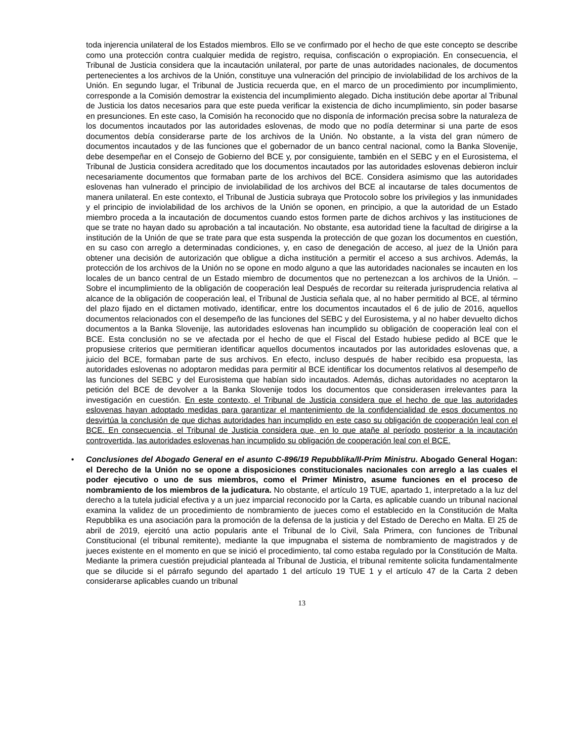toda injerencia unilateral de los Estados miembros. Ello se ve confirmado por el hecho de que este concepto se describe como una protección contra cualquier medida de registro, requisa, confiscación o expropiación. En consecuencia, el Tribunal de Justicia considera que la incautación unilateral, por parte de unas autoridades nacionales, de documentos pertenecientes a los archivos de la Unión, constituye una vulneración del principio de inviolabilidad de los archivos de la Unión. En segundo lugar, el Tribunal de Justicia recuerda que, en el marco de un procedimiento por incumplimiento, corresponde a la Comisión demostrar la existencia del incumplimiento alegado. Dicha institución debe aportar al Tribunal de Justicia los datos necesarios para que este pueda verificar la existencia de dicho incumplimiento, sin poder basarse en presunciones. En este caso, la Comisión ha reconocido que no disponía de información precisa sobre la naturaleza de los documentos incautados por las autoridades eslovenas, de modo que no podía determinar si una parte de esos documentos debía considerarse parte de los archivos de la Unión. No obstante, a la vista del gran número de documentos incautados y de las funciones que el gobernador de un banco central nacional, como la Banka Slovenije, debe desempeñar en el Consejo de Gobierno del BCE y, por consiguiente, también en el SEBC y en el Eurosistema, el Tribunal de Justicia considera acreditado que los documentos incautados por las autoridades eslovenas debieron incluir necesariamente documentos que formaban parte de los archivos del BCE. Considera asimismo que las autoridades eslovenas han vulnerado el principio de inviolabilidad de los archivos del BCE al incautarse de tales documentos de manera unilateral. En este contexto, el Tribunal de Justicia subraya que Protocolo sobre los privilegios y las inmunidades y el principio de inviolabilidad de los archivos de la Unión se oponen, en principio, a que la autoridad de un Estado miembro proceda a la incautación de documentos cuando estos formen parte de dichos archivos y las instituciones de que se trate no hayan dado su aprobación a tal incautación. No obstante, esa autoridad tiene la facultad de dirigirse a la institución de la Unión de que se trate para que esta suspenda la protección de que gozan los documentos en cuestión, en su caso con arreglo a determinadas condiciones, y, en caso de denegación de acceso, al juez de la Unión para obtener una decisión de autorización que obligue a dicha institución a permitir el acceso a sus archivos. Además, la protección de los archivos de la Unión no se opone en modo alguno a que las autoridades nacionales se incauten en los locales de un banco central de un Estado miembro de documentos que no pertenezcan a los archivos de la Unión. – Sobre el incumplimiento de la obligación de cooperación leal Después de recordar su reiterada jurisprudencia relativa al alcance de la obligación de cooperación leal, el Tribunal de Justicia señala que, al no haber permitido al BCE, al término del plazo fijado en el dictamen motivado, identificar, entre los documentos incautados el 6 de julio de 2016, aquellos documentos relacionados con el desempeño de las funciones del SEBC y del Eurosistema, y al no haber devuelto dichos documentos a la Banka Slovenije, las autoridades eslovenas han incumplido su obligación de cooperación leal con el BCE. Esta conclusión no se ve afectada por el hecho de que el Fiscal del Estado hubiese pedido al BCE que le propusiese criterios que permitieran identificar aquellos documentos incautados por las autoridades eslovenas que, a juicio del BCE, formaban parte de sus archivos. En efecto, incluso después de haber recibido esa propuesta, las autoridades eslovenas no adoptaron medidas para permitir al BCE identificar los documentos relativos al desempeño de las funciones del SEBC y del Eurosistema que habían sido incautados. Además, dichas autoridades no aceptaron la petición del BCE de devolver a la Banka Slovenije todos los documentos que considerasen irrelevantes para la investigación en cuestión. En este contexto, el Tribunal de Justicia considera que el hecho de que las autoridades eslovenas hayan adoptado medidas para garantizar el mantenimiento de la confidencialidad de esos documentos no desvirtúa la conclusión de que dichas autoridades han incumplido en este caso su obligación de cooperación leal con el BCE. En consecuencia, el Tribunal de Justicia considera que, en lo que atañe al período posterior a la incautación controvertida, las autoridades eslovenas han incumplido su obligación de cooperación leal con el BCE.
• Conclusiones del Abogado General en el asunto C-896/19 Repubblika/Il-Prim Ministru. Abogado General Hogan: el Derecho de la Unión no se opone a disposiciones constitucionales nacionales con arreglo a las cuales el poder ejecutivo o uno de sus miembros, como el Primer Ministro, asume funciones en el proceso de nombramiento de los miembros de la judicatura. No obstante, el artículo 19 TUE, apartado 1, interpretado a la luz del derecho a la tutela judicial efectiva y a un juez imparcial reconocido por la Carta, es aplicable cuando un tribunal nacional examina la validez de un procedimiento de nombramiento de jueces como el establecido en la Constitución de Malta Repubblika es una asociación para la promoción de la defensa de la justicia y del Estado de Derecho en Malta. El 25 de abril de 2019, ejercitó una actio popularis ante el Tribunal de lo Civil, Sala Primera, con funciones de Tribunal Constitucional (el tribunal remitente), mediante la que impugnaba el sistema de nombramiento de magistrados y de jueces existente en el momento en que se inició el procedimiento, tal como estaba regulado por la Constitución de Malta. Mediante la primera cuestión prejudicial planteada al Tribunal de Justicia, el tribunal remitente solicita fundamentalmente que se dilucide si el párrafo segundo del apartado 1 del artículo 19 TUE 1 y el artículo 47 de la Carta 2 deben considerarse aplicables cuando un tribunal
13